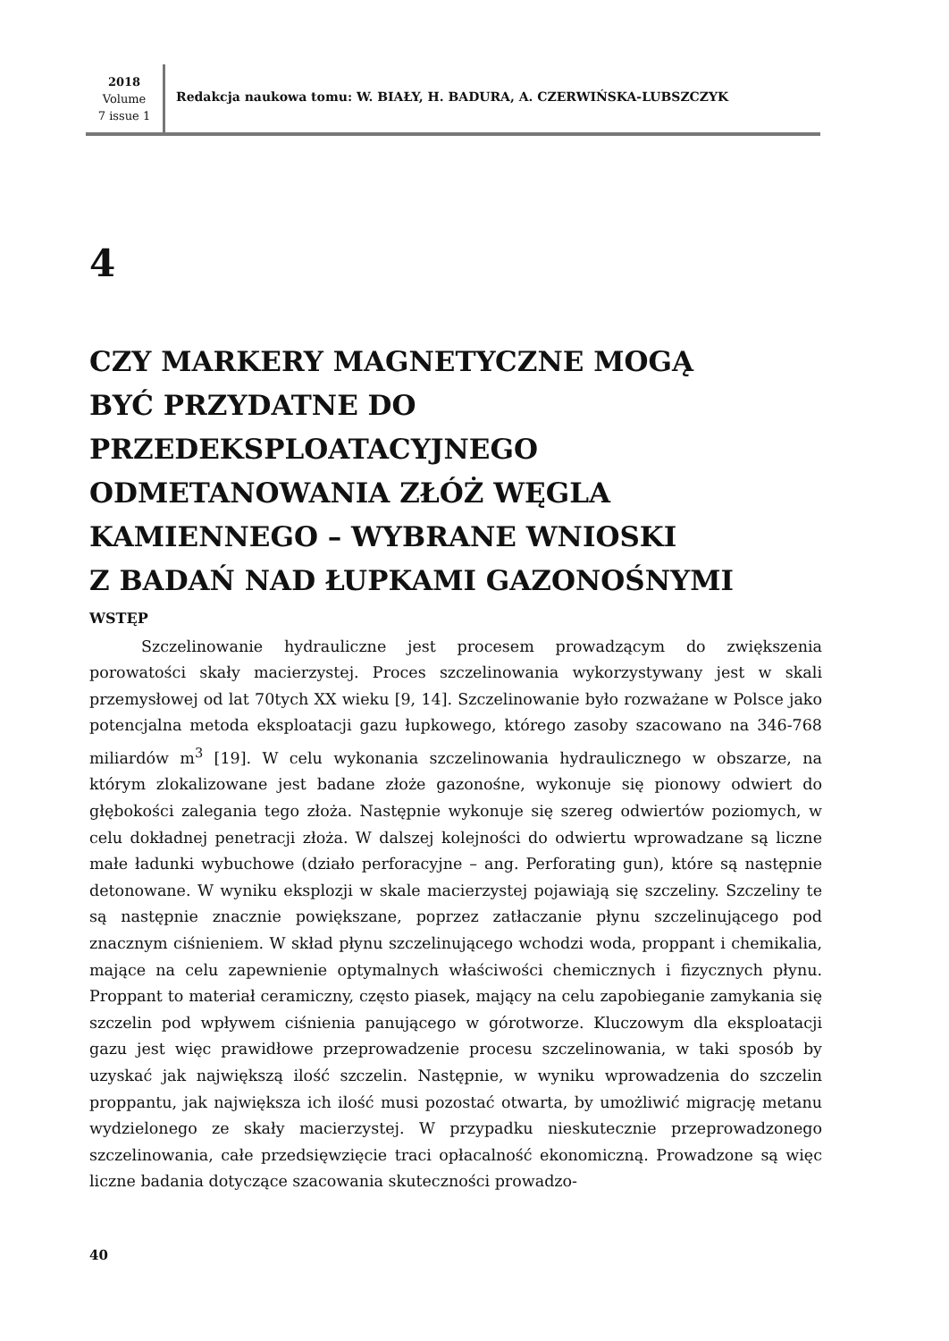2018
Volume
7 issue 1
Redakcja naukowa tomu: W. BIAŁY, H. BADURA, A. CZERWIŃSKA-LUBSZCZYK
4
CZY MARKERY MAGNETYCZNE MOGĄ
BYĆ PRZYDATNE DO
PRZEDEKSPLOATACYJNEGO
ODMETANOWANIA ZŁÓŻ WĘGLA
KAMIENNEGO – WYBRANE WNIOSKI
Z BADAŃ NAD ŁUPKAMI GAZONOŚNYMI
WSTĘP
Szczelinowanie hydrauliczne jest procesem prowadzącym do zwiększenia porowatości skały macierzystej. Proces szczelinowania wykorzystywany jest w skali przemysłowej od lat 70tych XX wieku [9, 14]. Szczelinowanie było rozważane w Polsce jako potencjalna metoda eksploatacji gazu łupkowego, którego zasoby szacowano na 346-768 miliardów m<sup>3</sup> [19]. W celu wykonania szczelinowania hydraulicznego w obszarze, na którym zlokalizowane jest badane złoże gazonośne, wykonuje się pionowy odwiert do głębokości zalegania tego złoża. Następnie wykonuje się szereg odwiertów poziomych, w celu dokładnej penetracji złoża. W dalszej kolejności do odwiertu wprowadzane są liczne małe ładunki wybuchowe (działo perforacyjne – ang. Perforating gun), które są następnie detonowane. W wyniku eksplozji w skale macierzystej pojawiają się szczeliny. Szczeliny te są następnie znacznie powiększane, poprzez zatłaczanie płynu szczelinującego pod znacznym ciśnieniem. W skład płynu szczelinującego wchodzi woda, proppant i chemikalia, mające na celu zapewnienie optymalnych właściwości chemicznych i fizycznych płynu. Proppant to materiał ceramiczny, często piasek, mający na celu zapobieganie zamykania się szczelin pod wpływem ciśnienia panującego w górotworze. Kluczowym dla eksploatacji gazu jest więc prawidłowe przeprowadzenie procesu szczelinowania, w taki sposób by uzyskać jak największą ilość szczelin. Następnie, w wyniku wprowadzenia do szczelin proppantu, jak największa ich ilość musi pozostać otwarta, by umożliwić migrację metanu wydzielonego ze skały macierzystej. W przypadku nieskutecznie przeprowadzonego szczelinowania, całe przedsięwzięcie traci opłacalność ekonomiczną. Prowadzone są więc liczne badania dotyczące szacowania skuteczności prowadzo-
40